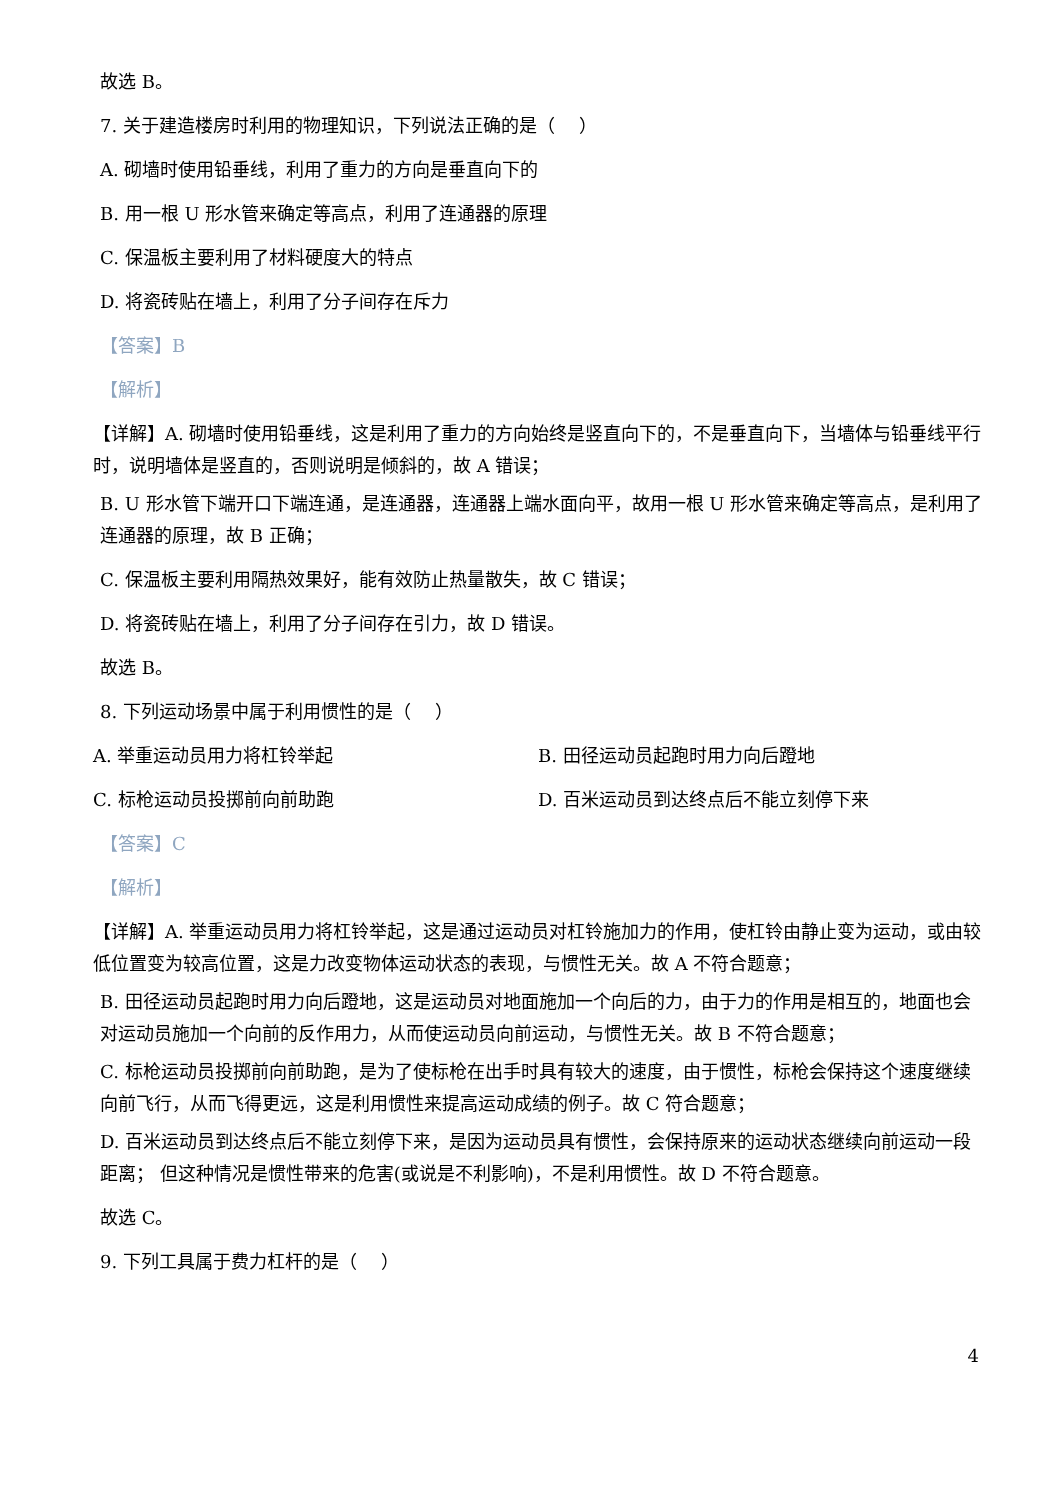故选 B。
7. 关于建造楼房时利用的物理知识，下列说法正确的是（　 ）
A. 砌墙时使用铅垂线，利用了重力的方向是垂直向下的
B. 用一根 U 形水管来确定等高点，利用了连通器的原理
C. 保温板主要利用了材料硬度大的特点
D. 将瓷砖贴在墙上，利用了分子间存在斥力
【答案】B
【解析】
【详解】A. 砌墙时使用铅垂线，这是利用了重力的方向始终是竖直向下的，不是垂直向下，当墙体与铅垂线平行时，说明墙体是竖直的，否则说明是倾斜的，故 A 错误；
B. U 形水管下端开口下端连通，是连通器，连通器上端水面向平，故用一根 U 形水管来确定等高点，是利用了连通器的原理，故 B 正确；
C. 保温板主要利用隔热效果好，能有效防止热量散失，故 C 错误；
D. 将瓷砖贴在墙上，利用了分子间存在引力，故 D 错误。
故选 B。
8. 下列运动场景中属于利用惯性的是（　 ）
A. 举重运动员用力将杠铃举起 B. 田径运动员起跑时用力向后蹬地
C. 标枪运动员投掷前向前助跑 D. 百米运动员到达终点后不能立刻停下来
【答案】C
【解析】
【详解】A. 举重运动员用力将杠铃举起，这是通过运动员对杠铃施加力的作用，使杠铃由静止变为运动，或由较低位置变为较高位置，这是力改变物体运动状态的表现，与惯性无关。故 A 不符合题意；
B. 田径运动员起跑时用力向后蹬地，这是运动员对地面施加一个向后的力，由于力的作用是相互的，地面也会对运动员施加一个向前的反作用力，从而使运动员向前运动，与惯性无关。故 B 不符合题意；
C. 标枪运动员投掷前向前助跑，是为了使标枪在出手时具有较大的速度，由于惯性，标枪会保持这个速度继续向前飞行，从而飞得更远，这是利用惯性来提高运动成绩的例子。故 C 符合题意；
D. 百米运动员到达终点后不能立刻停下来，是因为运动员具有惯性，会保持原来的运动状态继续向前运动一段距离； 但这种情况是惯性带来的危害(或说是不利影响)，不是利用惯性。故 D 不符合题意。
故选 C。
9. 下列工具属于费力杠杆的是（　 ）
4